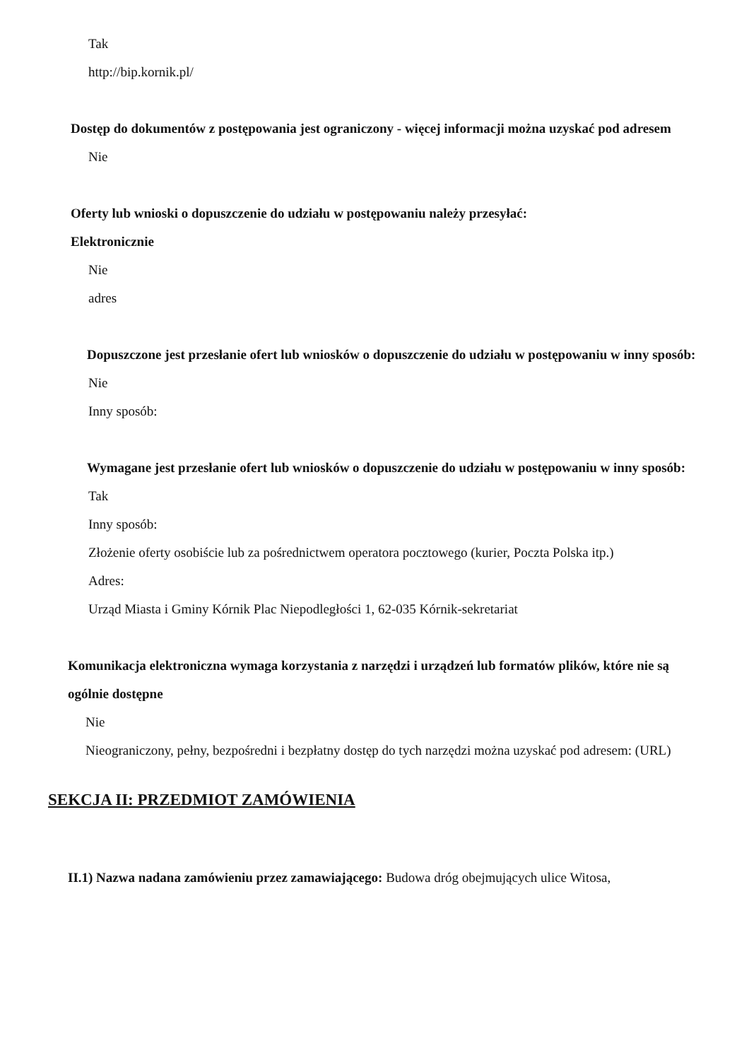Tak
http://bip.kornik.pl/
Dostęp do dokumentów z postępowania jest ograniczony - więcej informacji można uzyskać pod adresem
Nie
Oferty lub wnioski o dopuszczenie do udziału w postępowaniu należy przesyłać:
Elektronicznie
Nie
adres
Dopuszczone jest przesłanie ofert lub wniosków o dopuszczenie do udziału w postępowaniu w inny sposób:
Nie
Inny sposób:
Wymagane jest przesłanie ofert lub wniosków o dopuszczenie do udziału w postępowaniu w inny sposób:
Tak
Inny sposób:
Złożenie oferty osobiście lub za pośrednictwem operatora pocztowego (kurier, Poczta Polska itp.)
Adres:
Urząd Miasta i Gminy Kórnik Plac Niepodległości 1, 62-035 Kórnik-sekretariat
Komunikacja elektroniczna wymaga korzystania z narzędzi i urządzeń lub formatów plików, które nie są ogólnie dostępne
Nie
Nieograniczony, pełny, bezpośredni i bezpłatny dostęp do tych narzędzi można uzyskać pod adresem: (URL)
SEKCJA II: PRZEDMIOT ZAMÓWIENIA
II.1) Nazwa nadana zamówieniu przez zamawiającego: Budowa dróg obejmujących ulice Witosa,